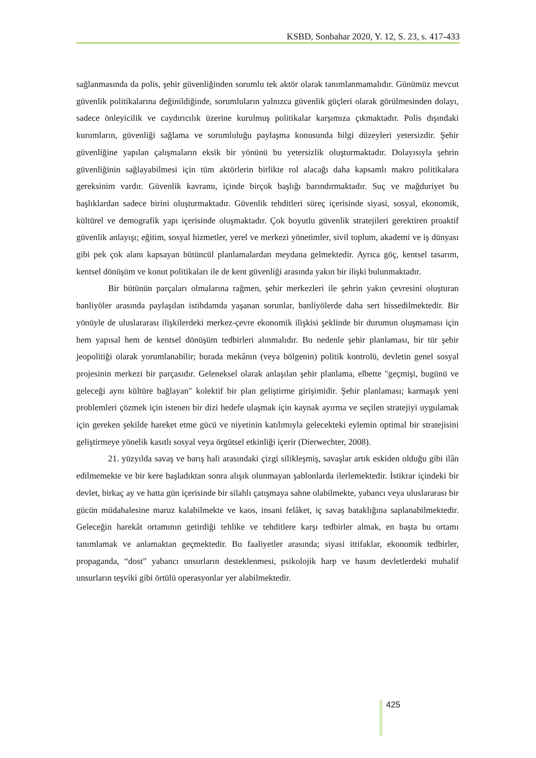KSBD, Sonbahar 2020, Y. 12, S. 23, s. 417-433
sağlanmasında da polis, şehir güvenliğinden sorumlu tek aktör olarak tanımlanmamalıdır. Günümüz mevcut güvenlik politikalarına değinildiğinde, sorumluların yalnızca güvenlik güçleri olarak görülmesinden dolayı, sadece önleyicilik ve caydırıcılık üzerine kurulmuş politikalar karşımıza çıkmaktadır. Polis dışındaki kurumların, güvenliği sağlama ve sorumluluğu paylaşma konusunda bilgi düzeyleri yetersizdir. Şehir güvenliğine yapılan çalışmaların eksik bir yönünü bu yetersizlik oluşturmaktadır. Dolayısıyla şehrin güvenliğinin sağlayabilmesi için tüm aktörlerin birlikte rol alacağı daha kapsamlı makro politikalara gereksinim vardır. Güvenlik kavramı, içinde birçok başlığı barındırmaktadır. Suç ve mağduriyet bu başlıklardan sadece birini oluşturmaktadır. Güvenlik tehditleri süreç içerisinde siyasi, sosyal, ekonomik, kültürel ve demografik yapı içerisinde oluşmaktadır. Çok boyutlu güvenlik stratejileri gerektiren proaktif güvenlik anlayışı; eğitim, sosyal hizmetler, yerel ve merkezi yönetimler, sivil toplum, akademi ve iş dünyası gibi pek çok alanı kapsayan bütüncül planlamalardan meydana gelmektedir. Ayrıca göç, kentsel tasarım, kentsel dönüşüm ve konut politikaları ile de kent güvenliği arasında yakın bir ilişki bulunmaktadır.
Bir bütünün parçaları olmalarına rağmen, şehir merkezleri ile şehrin yakın çevresini oluşturan banliyöler arasında paylaşılan istihdamda yaşanan sorunlar, banliyölerde daha sert hissedilmektedir. Bir yönüyle de uluslararası ilişkilerdeki merkez-çevre ekonomik ilişkisi şeklinde bir durumun oluşmaması için hem yapısal hem de kentsel dönüşüm tedbirleri alınmalıdır. Bu nedenle şehir planlaması, bir tür şehir jeopolitiği olarak yorumlanabilir; burada mekânın (veya bölgenin) politik kontrolü, devletin genel sosyal projesinin merkezi bir parçasıdır. Geleneksel olarak anlaşılan şehir planlama, elbette "geçmişi, bugünü ve geleceği aynı kültüre bağlayan" kolektif bir plan geliştirme girişimidir. Şehir planlaması; karmaşık yeni problemleri çözmek için istenen bir dizi hedefe ulaşmak için kaynak ayırma ve seçilen stratejiyi uygulamak için gereken şekilde hareket etme gücü ve niyetinin katılımıyla gelecekteki eylemin optimal bir stratejisini geliştirmeye yönelik kasıtlı sosyal veya örgütsel etkinliği içerir (Dierwechter, 2008).
21. yüzyılda savaş ve barış hali arasındaki çizgi silikleşmiş, savaşlar artık eskiden olduğu gibi ilân edilmemekte ve bir kere başladıktan sonra alışık olunmayan şablonlarda ilerlemektedir. İstikrar içindeki bir devlet, birkaç ay ve hatta gün içerisinde bir silahlı çatışmaya sahne olabilmekte, yabancı veya uluslararası bir gücün müdahalesine maruz kalabilmekte ve kaos, insani felâket, iç savaş bataklığına saplanabilmektedir. Geleceğin harekât ortamının getirdiği tehlike ve tehditlere karşı tedbirler almak, en başta bu ortamı tanımlamak ve anlamaktan geçmektedir. Bu faaliyetler arasında; siyasi ittifaklar, ekonomik tedbirler, propaganda, “dost” yabancı unsurların desteklenmesi, psikolojik harp ve hasım devletlerdeki muhalif unsurların teşviki gibi örtülü operasyonlar yer alabilmektedir.
425